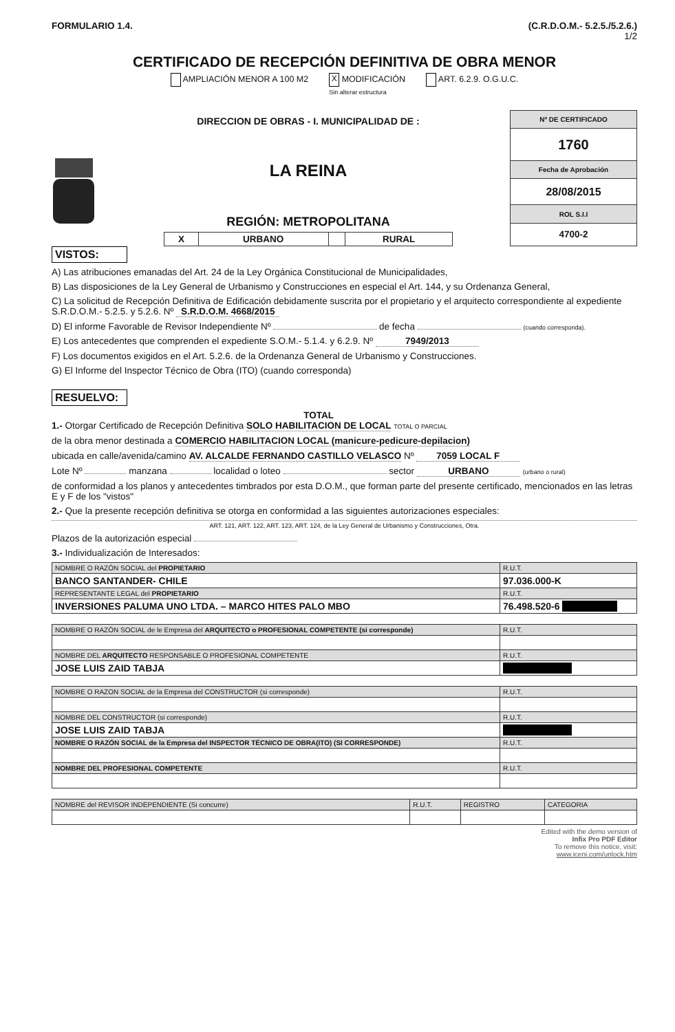FORMULARIO 1.4. (C.R.D.O.M.- 5.2.5./5.2.6.)
1/2
CERTIFICADO DE RECEPCIÓN DEFINITIVA DE OBRA MENOR
AMPLIACIÓN MENOR A 100 M2 X MODIFICACIÓN
Sin alterar estructura ART. 6.2.9. O.G.U.C.
DIRECCION DE OBRAS - I. MUNICIPALIDAD DE :
LA REINA
REGIÓN: METROPOLITANA
| X | URBANO | | RURAL |
| Nº DE CERTIFICADO |
| 1760 |
| Fecha de Aprobación |
| 28/08/2015 |
| ROL S.I.I |
| 4700-2 |
VISTOS:
A) Las atribuciones emanadas del Art. 24 de la Ley Orgánica Constitucional de Municipalidades,
B) Las disposiciones de la Ley General de Urbanismo y Construcciones en especial el Art. 144, y su Ordenanza General,
C) La solicitud de Recepción Definitiva de Edificación debidamente suscrita por el propietario y el arquitecto correspondiente al expediente S.R.D.O.M.- 5.2.5. y 5.2.6. Nº S.R.D.O.M. 4668/2015
D) El informe Favorable de Revisor Independiente Nº de fecha (cuando corresponda).
E) Los antecedentes que comprenden el expediente S.O.M.- 5.1.4. y 6.2.9. Nº 7949/2013
F) Los documentos exigidos en el Art. 5.2.6. de la Ordenanza General de Urbanismo y Construcciones.
G) El Informe del Inspector Técnico de Obra (ITO) (cuando corresponda)
RESUELVO:
1.- Otorgar Certificado de Recepción Definitiva TOTAL
SOLO HABILITACION DE LOCAL TOTAL O PARCIAL
de la obra menor destinada a COMERCIO HABILITACION LOCAL (manicure-pedicure-depilacion)
ubicada en calle/avenida/camino AV. ALCALDE FERNANDO CASTILLO VELASCO Nº 7059 LOCAL F
Lote Nº manzana localidad o loteo sector URBANO (urbano o rural)
de conformidad a los planos y antecedentes timbrados por esta D.O.M., que forman parte del presente certificado, mencionados en las letras E y F de los "vistos"
2.- Que la presente recepción definitiva se otorga en conformidad a las siguientes autorizaciones especiales:
ART. 121, ART. 122, ART. 123, ART. 124, de la Ley General de Urbanismo y Construcciones, Otra.
Plazos de la autorización especial
3.- Individualización de Interesados:
| NOMBRE O RAZÓN SOCIAL del PROPIETARIO | R.U.T. |
| --- | --- |
| BANCO SANTANDER- CHILE | 97.036.000-K |
| REPRESENTANTE LEGAL del PROPIETARIO | R.U.T. |
| INVERSIONES PALUMA UNO LTDA. – MARCO HITES PALO MBO | 76.498.520-6 |
| NOMBRE O RAZÓN SOCIAL de le Empresa del ARQUITECTO o PROFESIONAL COMPETENTE (si corresponde) | R.U.T. |
| --- | --- |
| NOMBRE DEL ARQUITECTO RESPONSABLE O PROFESIONAL COMPETENTE | R.U.T. |
| JOSE LUIS ZAID TABJA | |
| NOMBRE O RAZON SOCIAL de la Empresa del CONSTRUCTOR (si corresponde) | R.U.T. |
| --- | --- |
| NOMBRE DEL CONSTRUCTOR (si corresponde) | R.U.T. |
| JOSE LUIS ZAID TABJA | |
| NOMBRE O RAZÓN SOCIAL de la Empresa del INSPECTOR TÉCNICO DE OBRA(ITO) (SI CORRESPONDE) | R.U.T. |
| NOMBRE DEL PROFESIONAL COMPETENTE | R.U.T. |
| NOMBRE del REVISOR INDEPENDIENTE (Si concurre) | R.U.T. | REGISTRO | CATEGORIA |
| --- | --- | --- | --- |
Edited with the demo version of
Infix Pro PDF Editor
To remove this notice, visit:
www.iceni.com/unlock.htm